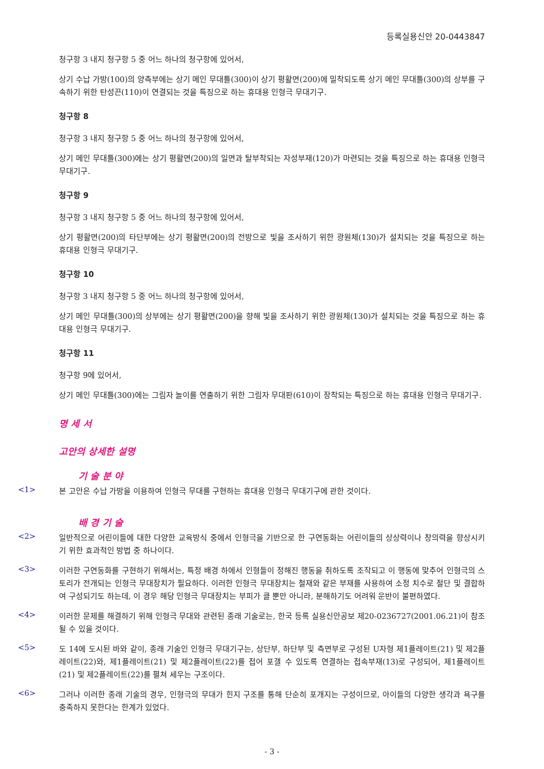등록실용신안 20-0443847
청구항 3 내지 청구항 5 중 어느 하나의 청구항에 있어서,
상기 수납 가방(100)의 양측부에는 상기 메인 무대틀(300)이 상기 평활면(200)에 밀착되도록 상기 메인 무대틀(300)의 상부를 구속하기 위한 탄성끈(110)이 연결되는 것을 특징으로 하는 휴대용 인형극 무대기구.
청구항 8
청구항 3 내지 청구항 5 중 어느 하나의 청구항에 있어서,
상기 메인 무대틀(300)에는 상기 평활면(200)의 일면과 탈부착되는 자성부재(120)가 마련되는 것을 특징으로 하는 휴대용 인형극 무대기구.
청구항 9
청구항 3 내지 청구항 5 중 어느 하나의 청구항에 있어서,
상기 평활면(200)의 타단부에는 상기 평활면(200)의 전방으로 빛을 조사하기 위한 광원체(130)가 설치되는 것을 특징으로 하는 휴대용 인형극 무대기구.
청구항 10
청구항 3 내지 청구항 5 중 어느 하나의 청구항에 있어서,
상기 메인 무대틀(300)의 상부에는 상기 평활면(200)을 향해 빛을 조사하기 위한 광원체(130)가 설치되는 것을 특징으로 하는 휴대용 인형극 무대기구.
청구항 11
청구항 9에 있어서,
상기 메인 무대틀(300)에는 그림자 놀이를 연출하기 위한 그림자 무대판(610)이 장착되는 특징으로 하는 휴대용 인형극 무대기구.
명 세 서
고안의 상세한 설명
기 술 분 야
<1>
본 고안은 수납 가방을 이용하여 인형극 무대를 구현하는 휴대용 인형극 무대기구에 관한 것이다.
배 경 기 술
<2>
일반적으로 어린이들에 대한 다양한 교육방식 중에서 인형극을 기반으로 한 구연동화는 어린이들의 상상력이나 창의력을 향상시키기 위한 효과적인 방법 중 하나이다.
<3>
이러한 구연동화를 구현하기 위해서는, 특정 배경 하에서 인형들이 정해진 행동을 취하도록 조작되고 이 행동에 맞추어 인형극의 스토리가 전개되는 인형극 무대장치가 필요하다. 이러한 인형극 무대장치는 철재와 같은 부재를 사용하여 소정 치수로 절단 및 결합하여 구성되기도 하는데, 이 경우 해당 인형극 무대장치는 부피가 클 뿐만 아니라, 분해하기도 어려워 운반이 불편하였다.
<4>
이러한 문제를 해결하기 위해 인형극 무대와 관련된 종래 기술로는, 한국 등록 실용신안공보 제20-0236727(2001.06.21)이 참조될 수 있을 것이다.
<5>
도 14에 도시된 바와 같이, 종래 기술인 인형극 무대기구는, 상단부, 하단부 및 측면부로 구성된 U자형 제1플레이트(21) 및 제2플레이트(22)와, 제1플레이트(21) 및 제2플레이트(22)를 접어 포갤 수 있도록 연결하는 접속부재(13)로 구성되어, 제1플레이트(21) 및 제2플레이트(22)를 펼쳐 세우는 구조이다.
<6>
그러나 이러한 종래 기술의 경우, 인형극의 무대가 힌지 구조를 통해 단순히 포개지는 구성이므로, 아이들의 다양한 생각과 욕구를 충족하지 못한다는 한계가 있었다.
- 3 -